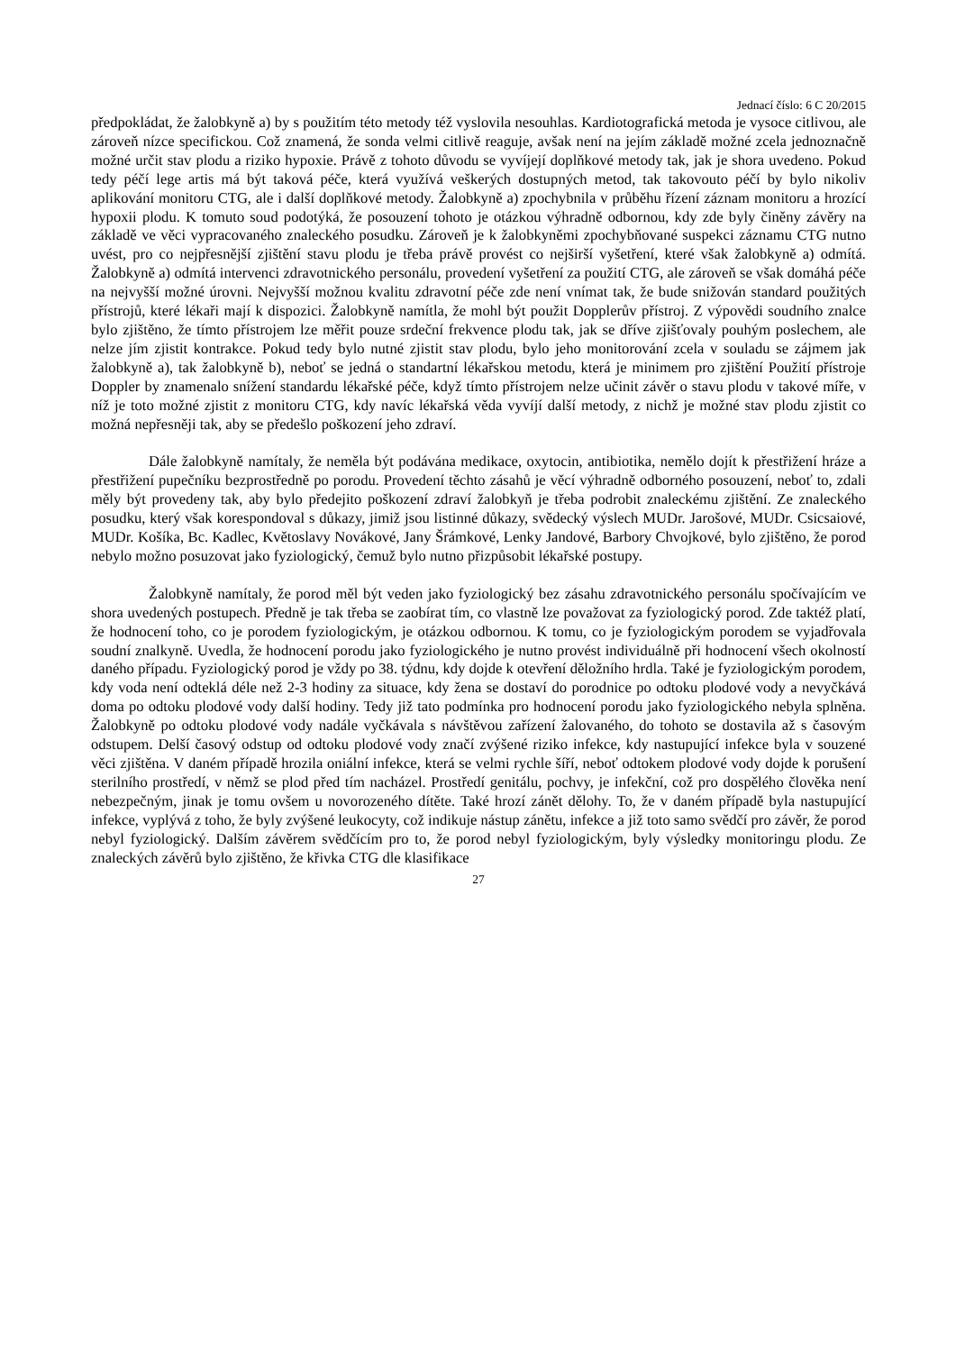Jednací číslo: 6 C 20/2015
předpokládat, že žalobkyně a) by s použitím této metody též vyslovila nesouhlas. Kardiotografická metoda je vysoce citlivou, ale zároveň nízce specifickou. Což znamená, že sonda velmi citlivě reaguje, avšak není na jejím základě možné zcela jednoznačně možné určit stav plodu a riziko hypoxie. Právě z tohoto důvodu se vyvíjejí doplňkové metody tak, jak je shora uvedeno. Pokud tedy péčí lege artis má být taková péče, která využívá veškerých dostupných metod, tak takovouto péčí by bylo nikoliv aplikování monitoru CTG, ale i další doplňkové metody. Žalobkyně a) zpochybnila v průběhu řízení záznam monitoru a hrozící hypoxii plodu. K tomuto soud podotýká, že posouzení tohoto je otázkou výhradně odbornou, kdy zde byly činěny závěry na základě ve věci vypracovaného znaleckého posudku. Zároveň je k žalobkyněmi zpochybňované suspekci záznamu CTG nutno uvést, pro co nejpřesnější zjištění stavu plodu je třeba právě provést co nejširší vyšetření, které však žalobkyně a) odmítá. Žalobkyně a) odmítá intervenci zdravotnického personálu, provedení vyšetření za použití CTG, ale zároveň se však domáhá péče na nejvyšší možné úrovni. Nejvyšší možnou kvalitu zdravotní péče zde není vnímat tak, že bude snižován standard použitých přístrojů, které lékaři mají k dispozici. Žalobkyně namítla, že mohl být použit Dopplerův přístroj. Z výpovědi soudního znalce bylo zjištěno, že tímto přístrojem lze měřit pouze srdeční frekvence plodu tak, jak se dříve zjišťovaly pouhým poslechem, ale nelze jím zjistit kontrakce. Pokud tedy bylo nutné zjistit stav plodu, bylo jeho monitorování zcela v souladu se zájmem jak žalobkyně a), tak žalobkyně b), neboť se jedná o standartní lékařskou metodu, která je minimem pro zjištění Použití přístroje Doppler by znamenalo snížení standardu lékařské péče, když tímto přístrojem nelze učinit závěr o stavu plodu v takové míře, v níž je toto možné zjistit z monitoru CTG, kdy navíc lékařská věda vyvíjí další metody, z nichž je možné stav plodu zjistit co možná nepřesněji tak, aby se předešlo poškození jeho zdraví.
Dále žalobkyně namítaly, že neměla být podávána medikace, oxytocin, antibiotika, nemělo dojít k přestřižení hráze a přestřižení pupečníku bezprostředně po porodu. Provedení těchto zásahů je věcí výhradně odborného posouzení, neboť to, zdali měly být provedeny tak, aby bylo předejito poškození zdraví žalobkyň je třeba podrobit znaleckému zjištění. Ze znaleckého posudku, který však korespondoval s důkazy, jimiž jsou listinné důkazy, svědecký výslech MUDr. Jarošové, MUDr. Csicsaiové, MUDr. Košíka, Bc. Kadlec, Květoslavy Novákové, Jany Šrámkové, Lenky Jandové, Barbory Chvojkové, bylo zjištěno, že porod nebylo možno posuzovat jako fyziologický, čemuž bylo nutno přizpůsobit lékařské postupy.
Žalobkyně namítaly, že porod měl být veden jako fyziologický bez zásahu zdravotnického personálu spočívajícím ve shora uvedených postupech. Předně je tak třeba se zaobírat tím, co vlastně lze považovat za fyziologický porod. Zde taktéž platí, že hodnocení toho, co je porodem fyziologickým, je otázkou odbornou. K tomu, co je fyziologickým porodem se vyjadřovala soudní znalkyně. Uvedla, že hodnocení porodu jako fyziologického je nutno provést individuálně při hodnocení všech okolností daného případu. Fyziologický porod je vždy po 38. týdnu, kdy dojde k otevření děložního hrdla. Také je fyziologickým porodem, kdy voda není odteklá déle než 2-3 hodiny za situace, kdy žena se dostaví do porodnice po odtoku plodové vody a nevyčkává doma po odtoku plodové vody další hodiny. Tedy již tato podmínka pro hodnocení porodu jako fyziologického nebyla splněna. Žalobkyně po odtoku plodové vody nadále vyčkávala s návštěvou zařízení žalovaného, do tohoto se dostavila až s časovým odstupem. Delší časový odstup od odtoku plodové vody značí zvýšené riziko infekce, kdy nastupující infekce byla v souzené věci zjištěna. V daném případě hrozila oniální infekce, která se velmi rychle šíří, neboť odtokem plodové vody dojde k porušení sterilního prostředí, v němž se plod před tím nacházel. Prostředí genitálu, pochvy, je infekční, což pro dospělého člověka není nebezpečným, jinak je tomu ovšem u novorozeného dítěte. Také hrozí zánět dělohy. To, že v daném případě byla nastupující infekce, vyplývá z toho, že byly zvýšené leukocyty, což indikuje nástup zánětu, infekce a již toto samo svědčí pro závěr, že porod nebyl fyziologický. Dalším závěrem svědčícím pro to, že porod nebyl fyziologickým, byly výsledky monitoringu plodu. Ze znaleckých závěrů bylo zjištěno, že křivka CTG dle klasifikace
27